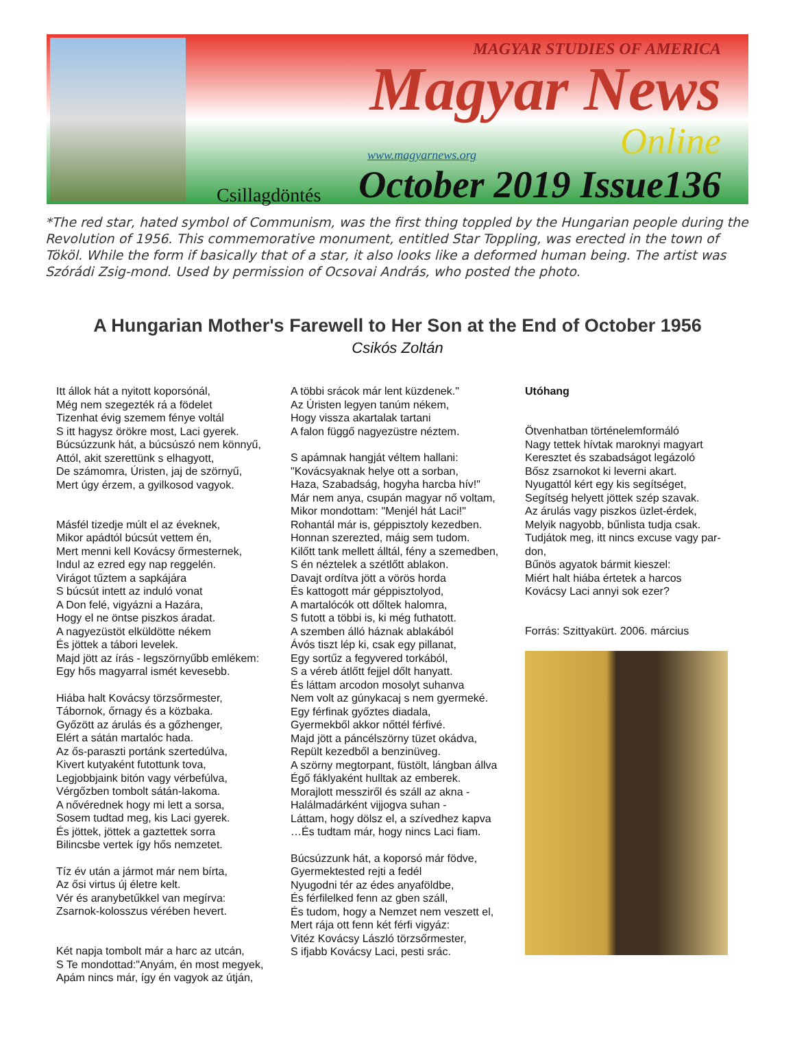MAGYAR STUDIES OF AMERICA
Magyar News
www.magyarnews.org Online
Csillagdöntés October 2019 Issue136
*The red star, hated symbol of Communism, was the first thing toppled by the Hungarian people during the Revolution of 1956. This commemorative monument, entitled Star Toppling, was erected in the town of Tököl. While the form if basically that of a star, it also looks like a deformed human being. The artist was Szórádi Zsig-mond. Used by permission of Ocsovai András, who posted the photo.
A Hungarian Mother's Farewell to Her Son at the End of October 1956
Csikós Zoltán
Itt állok hát a nyitott koporsónál,
Még nem szegezték rá a födelet
Tizenhat évig szemem fénye voltál
S itt hagysz örökre most, Laci gyerek.
Búcsúzzunk hát, a búcsúszó nem könnyű,
Attól, akit szerettünk s elhagyott,
De számomra, Úristen, jaj de szörnyű,
Mert úgy érzem, a gyilkosod vagyok.
Másfél tizedje múlt el az éveknek,
Mikor apádtól búcsút vettem én,
Mert menni kell Kovácsy őrmesternek,
Indul az ezred egy nap reggelén.
Virágot tűztem a sapkájára
S búcsút intett az induló vonat
A Don felé, vigyázni a Hazára,
Hogy el ne öntse piszkos áradat.
A nagyezüstöt elküldötte nékem
És jöttek a tábori levelek.
Majd jött az írás - legszörnyűbb emlékem:
Egy hős magyarral ismét kevesebb.
Hiába halt Kovácsy törzsőrmester,
Tábornok, őrnagy és a közbaka.
Győzött az árulás és a gőzhenger,
Elért a sátán martalóc hada.
Az ős-paraszti portánk szertedúlva,
Kivert kutyaként futottunk tova,
Legjobbjaink bitón vagy vérbefúlva,
Vérgőzben tombolt sátán-lakoma.
A nővérednek hogy mi lett a sorsa,
Sosem tudtad meg, kis Laci gyerek.
És jöttek, jöttek a gaztettek sorra
Bilincsbe vertek így hős nemzetet.
Tíz év után a jármot már nem bírta,
Az ősi virtus új életre kelt.
Vér és aranybetűkkel van megírva:
Zsarnok-kolosszus vérében hevert.
Két napja tombolt már a harc az utcán,
S Te mondottad:"Anyám, én most megyek,
Apám nincs már, így én vagyok az útján,
A többi srácok már lent küzdenek."
Az Úristen legyen tanúm nékem,
Hogy vissza akartalak tartani
A falon függő nagyezüstre néztem.
S apámnak hangját véltem hallani:
"Kovácsyaknak helye ott a sorban,
Haza, Szabadság, hogyha harcba hív!"
Már nem anya, csupán magyar nő voltam,
Mikor mondottam: "Menjél hát Laci!"
Rohantál már is, géppisztoly kezedben.
Honnan szerezted, máig sem tudom.
Kilőtt tank mellett álltál, fény a szemedben,
S én néztelek a szétlőtt ablakon.
Davajt ordítva jött a vörös horda
És kattogott már géppisztolyod,
A martalócók ott dőltek halomra,
S futott a többi is, ki még futhatott.
A szemben álló háznak ablakából
Ávós tiszt lép ki, csak egy pillanat,
Egy sortűz a fegyvered torkából,
S a véreb átlőtt fejjel dőlt hanyatt.
És láttam arcodon mosolyt suhanva
Nem volt az gúnykacaj s nem gyermeké.
Egy férfinak győztes diadala,
Gyermekből akkor nőttél férfivé.
Majd jött a páncélszörny tüzet okádva,
Repült kezedből a benzinüveg.
A szörny megtorpant, füstölt, lángban állva
Égő fáklyaként hulltak az emberek.
Morajlott messziről és száll az akna -
Halálmadárként vijjogva suhan -
Láttam, hogy dölsz el, a szívedhez kapva
…És tudtam már, hogy nincs Laci fiam.
Búcsúzzunk hát, a koporsó már födve,
Gyermektested rejti a fedél
Nyugodni tér az édes anyaföldbe,
És férfilelked fenn az gben száll,
És tudom, hogy a Nemzet nem veszett el,
Mert rája ott fenn két férfi vigyáz:
Vitéz Kovácsy László törzsőrmester,
S ifjabb Kovácsy Laci, pesti srác.
Utóhang
Ötvenhatban történelemformáló
Nagy tettek hívtak maroknyi magyart
Keresztet és szabadságot legázoló
Bősz zsarnokot ki leverni akart.
Nyugattól kért egy kis segítséget,
Segítség helyett jöttek szép szavak.
Az árulás vagy piszkos üzlet-érdek,
Melyik nagyobb, bűnlista tudja csak.
Tudjátok meg, itt nincs excuse vagy par-don,
Bűnös agyatok bármit kieszel:
Miért halt hiába értetek a harcos
Kovácsy Laci annyi sok ezer?
Forrás: Szittyakürt. 2006. március